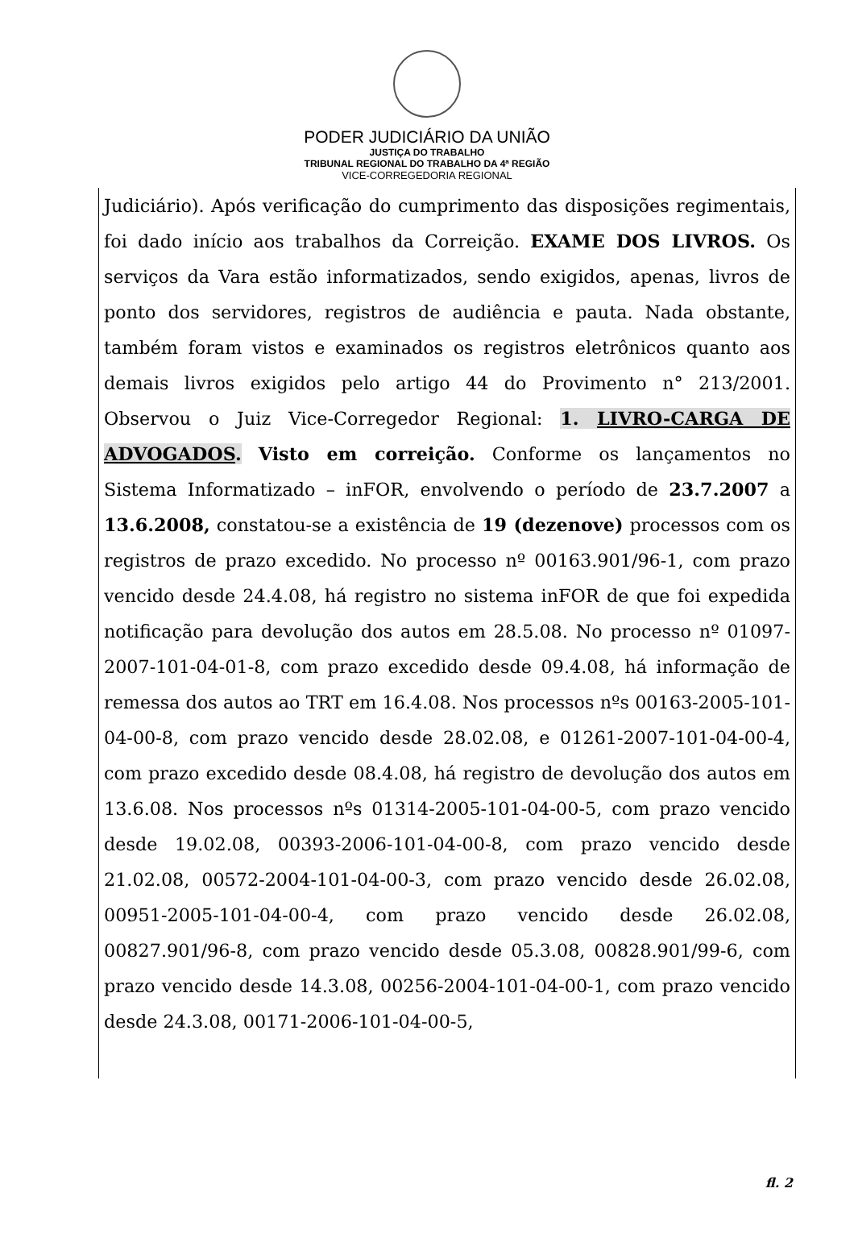PODER JUDICIÁRIO DA UNIÃO
JUSTIÇA DO TRABALHO
TRIBUNAL REGIONAL DO TRABALHO DA 4ª REGIÃO
VICE-CORREGEDORIA REGIONAL
Judiciário). Após verificação do cumprimento das disposições regimentais, foi dado início aos trabalhos da Correição. EXAME DOS LIVROS. Os serviços da Vara estão informatizados, sendo exigidos, apenas, livros de ponto dos servidores, registros de audiência e pauta. Nada obstante, também foram vistos e examinados os registros eletrônicos quanto aos demais livros exigidos pelo artigo 44 do Provimento n° 213/2001. Observou o Juiz Vice-Corregedor Regional: 1. LIVRO-CARGA DE ADVOGADOS. Visto em correição. Conforme os lançamentos no Sistema Informatizado – inFOR, envolvendo o período de 23.7.2007 a 13.6.2008, constatou-se a existência de 19 (dezenove) processos com os registros de prazo excedido. No processo nº 00163.901/96-1, com prazo vencido desde 24.4.08, há registro no sistema inFOR de que foi expedida notificação para devolução dos autos em 28.5.08. No processo nº 01097-2007-101-04-01-8, com prazo excedido desde 09.4.08, há informação de remessa dos autos ao TRT em 16.4.08. Nos processos nºs 00163-2005-101-04-00-8, com prazo vencido desde 28.02.08, e 01261-2007-101-04-00-4, com prazo excedido desde 08.4.08, há registro de devolução dos autos em 13.6.08. Nos processos nºs 01314-2005-101-04-00-5, com prazo vencido desde 19.02.08, 00393-2006-101-04-00-8, com prazo vencido desde 21.02.08, 00572-2004-101-04-00-3, com prazo vencido desde 26.02.08, 00951-2005-101-04-00-4, com prazo vencido desde 26.02.08, 00827.901/96-8, com prazo vencido desde 05.3.08, 00828.901/99-6, com prazo vencido desde 14.3.08, 00256-2004-101-04-00-1, com prazo vencido desde 24.3.08, 00171-2006-101-04-00-5,
fl. 2